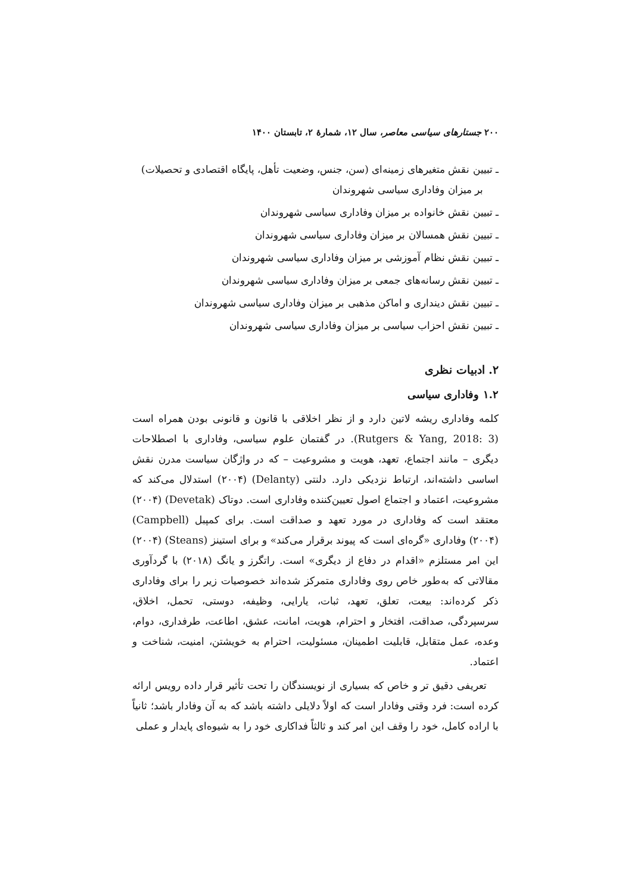۲۰۰ جستارهای سیاسی معاصر، سال ۱۲، شمارهٔ ۲، تابستان ۱۴۰۰
ـ تبیین نقش متغیرهای زمینه‌ای (سن، جنس، وضعیت تأهل، پایگاه اقتصادی و تحصیلات) بر میزان وفاداری سیاسی شهروندان
ـ تبیین نقش خانواده بر میزان وفاداری سیاسی شهروندان
ـ تبیین نقش همسالان بر میزان وفاداری سیاسی شهروندان
ـ تبیین نقش نظام آموزشی بر میزان وفاداری سیاسی شهروندان
ـ تبیین نقش رسانه‌های جمعی بر میزان وفاداری سیاسی شهروندان
ـ تبیین نقش دینداری و اماکن مذهبی بر میزان وفاداری سیاسی شهروندان
ـ تبیین نقش احزاب سیاسی بر میزان وفاداری سیاسی شهروندان
۲. ادبیات نظری
۱.۲ وفاداری سیاسی
کلمه وفاداری ریشه لاتین دارد و از نظر اخلاقی با قانون و قانونی بودن همراه است (Rutgers & Yang, 2018: 3). در گفتمان علوم سیاسی، وفاداری با اصطلاحات دیگری – مانند اجتماع، تعهد، هویت و مشروعیت – که در واژگان سیاست مدرن نقش اساسی داشته‌اند، ارتباط نزدیکی دارد. دلنتی (Delanty) (۲۰۰۴) استدلال می‌کند که مشروعیت، اعتماد و اجتماع اصول تعیین‌کننده وفاداری است. دوتاک (Devetak) (۲۰۰۴) معتقد است که وفاداری در مورد تعهد و صداقت است. برای کمپبل (Campbell) (۲۰۰۴) وفاداری «گره‌ای است که پیوند برقرار می‌کند» و برای استینز (Steans) (۲۰۰۴) این امر مستلزم «اقدام در دفاع از دیگری» است. راتگرز و یانگ (۲۰۱۸) با گردآوری مقالاتی که به‌طور خاص روی وفاداری متمرکز شده‌اند خصوصیات زیر را برای وفاداری ذکر کرده‌اند: بیعت، تعلق، تعهد، ثبات، یارایی، وظیفه، دوستی، تحمل، اخلاق، سرسپردگی، صداقت، افتخار و احترام، هویت، امانت، عشق، اطاعت، طرفداری، دوام، وعده، عمل متقابل، قابلیت اطمینان، مسئولیت، احترام به خویشتن، امنیت، شناخت و اعتماد.
تعریفی دقیق تر و خاص که بسیاری از نویسندگان را تحت تأثیر قرار داده رویس ارائه کرده است: فرد وقتی وفادار است که اولاً دلایلی داشته باشد که به آن وفادار باشد؛ ثانیاً با اراده کامل، خود را وقف این امر کند و ثالثاً فداکاری خود را به شیوه‌ای پایدار و عملی